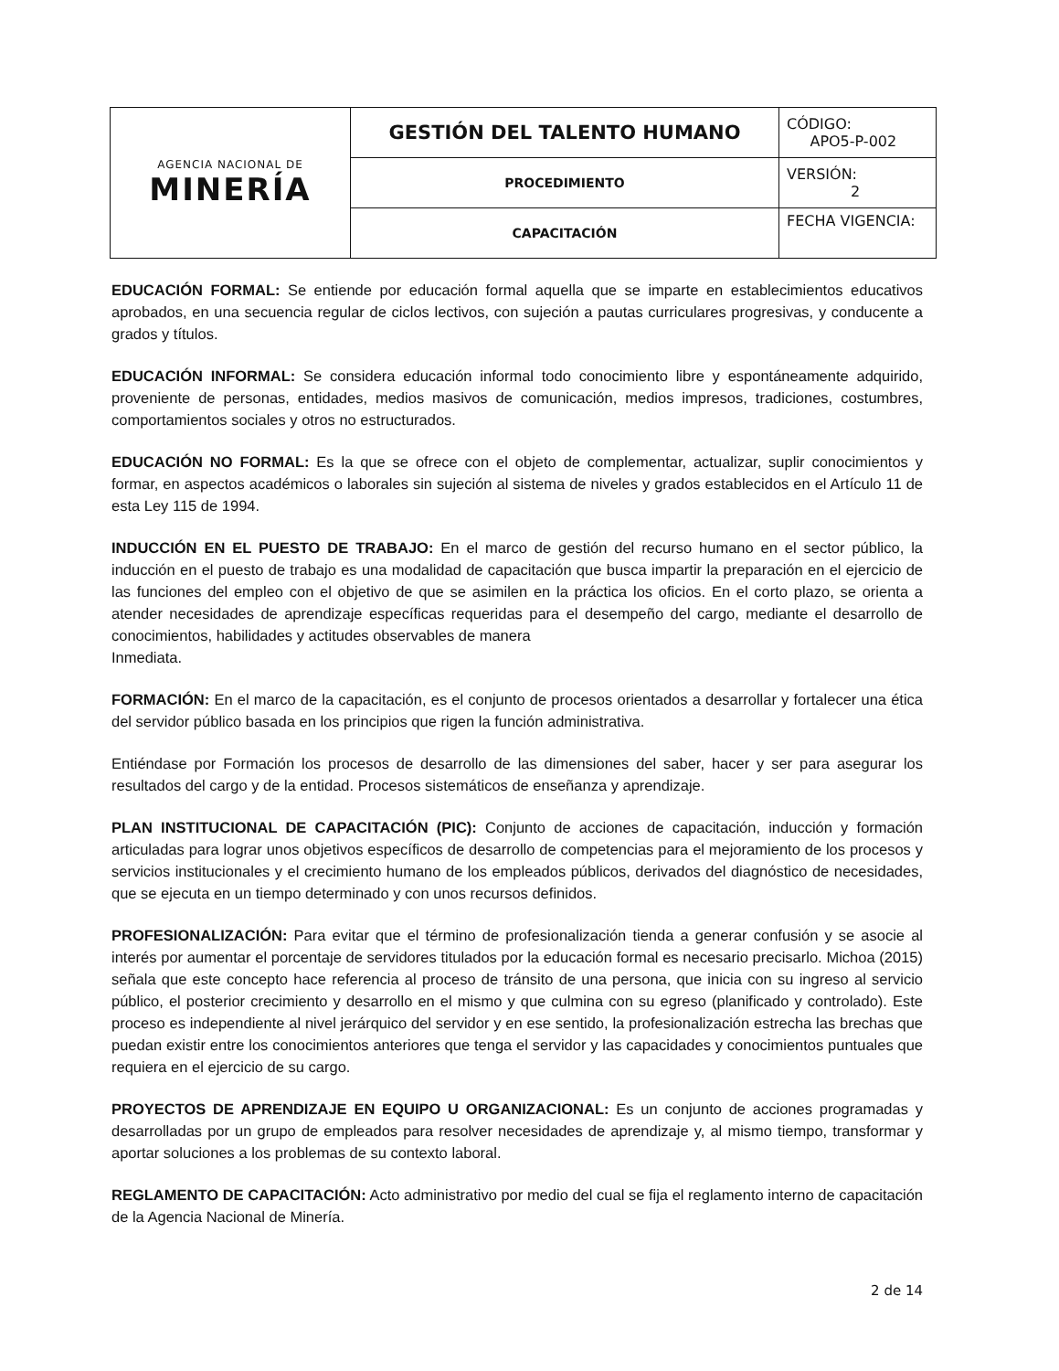| AGENCIA NACIONAL DE MINERÍA | GESTIÓN DEL TALENTO HUMANO | CÓDIGO: APO5-P-002 |
| | PROCEDIMIENTO | VERSIÓN: 2 |
| | CAPACITACIÓN | FECHA VIGENCIA: |
EDUCACIÓN FORMAL: Se entiende por educación formal aquella que se imparte en establecimientos educativos aprobados, en una secuencia regular de ciclos lectivos, con sujeción a pautas curriculares progresivas, y conducente a grados y títulos.
EDUCACIÓN INFORMAL: Se considera educación informal todo conocimiento libre y espontáneamente adquirido, proveniente de personas, entidades, medios masivos de comunicación, medios impresos, tradiciones, costumbres, comportamientos sociales y otros no estructurados.
EDUCACIÓN NO FORMAL: Es la que se ofrece con el objeto de complementar, actualizar, suplir conocimientos y formar, en aspectos académicos o laborales sin sujeción al sistema de niveles y grados establecidos en el Artículo 11 de esta Ley 115 de 1994.
INDUCCIÓN EN EL PUESTO DE TRABAJO: En el marco de gestión del recurso humano en el sector público, la inducción en el puesto de trabajo es una modalidad de capacitación que busca impartir la preparación en el ejercicio de las funciones del empleo con el objetivo de que se asimilen en la práctica los oficios. En el corto plazo, se orienta a atender necesidades de aprendizaje específicas requeridas para el desempeño del cargo, mediante el desarrollo de conocimientos, habilidades y actitudes observables de manera
Inmediata.
FORMACIÓN: En el marco de la capacitación, es el conjunto de procesos orientados a desarrollar y fortalecer una ética del servidor público basada en los principios que rigen la función administrativa.
Entiéndase por Formación los procesos de desarrollo de las dimensiones del saber, hacer y ser para asegurar los resultados del cargo y de la entidad. Procesos sistemáticos de enseñanza y aprendizaje.
PLAN INSTITUCIONAL DE CAPACITACIÓN (PIC): Conjunto de acciones de capacitación, inducción y formación articuladas para lograr unos objetivos específicos de desarrollo de competencias para el mejoramiento de los procesos y servicios institucionales y el crecimiento humano de los empleados públicos, derivados del diagnóstico de necesidades, que se ejecuta en un tiempo determinado y con unos recursos definidos.
PROFESIONALIZACIÓN: Para evitar que el término de profesionalización tienda a generar confusión y se asocie al interés por aumentar el porcentaje de servidores titulados por la educación formal es necesario precisarlo. Michoa (2015) señala que este concepto hace referencia al proceso de tránsito de una persona, que inicia con su ingreso al servicio público, el posterior crecimiento y desarrollo en el mismo y que culmina con su egreso (planificado y controlado). Este proceso es independiente al nivel jerárquico del servidor y en ese sentido, la profesionalización estrecha las brechas que puedan existir entre los conocimientos anteriores que tenga el servidor y las capacidades y conocimientos puntuales que requiera en el ejercicio de su cargo.
PROYECTOS DE APRENDIZAJE EN EQUIPO U ORGANIZACIONAL: Es un conjunto de acciones programadas y desarrolladas por un grupo de empleados para resolver necesidades de aprendizaje y, al mismo tiempo, transformar y aportar soluciones a los problemas de su contexto laboral.
REGLAMENTO DE CAPACITACIÓN: Acto administrativo por medio del cual se fija el reglamento interno de capacitación de la Agencia Nacional de Minería.
2 de 14